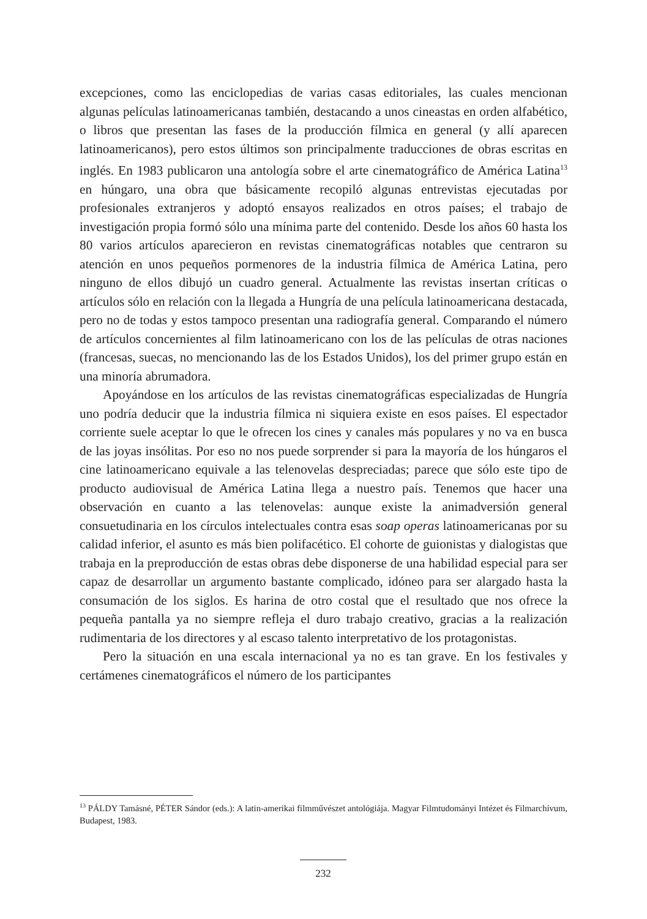excepciones, como las enciclopedias de varias casas editoriales, las cuales mencionan algunas películas latinoamericanas también, destacando a unos cineastas en orden alfabético, o libros que presentan las fases de la producción fílmica en general (y allí aparecen latinoamericanos), pero estos últimos son principalmente traducciones de obras escritas en inglés. En 1983 publicaron una antología sobre el arte cinematográfico de América Latina<sup>13</sup> en húngaro, una obra que básicamente recopiló algunas entrevistas ejecutadas por profesionales extranjeros y adoptó ensayos realizados en otros países; el trabajo de investigación propia formó sólo una mínima parte del contenido. Desde los años 60 hasta los 80 varios artículos aparecieron en revistas cinematográficas notables que centraron su atención en unos pequeños pormenores de la industria fílmica de América Latina, pero ninguno de ellos dibujó un cuadro general. Actualmente las revistas insertan críticas o artículos sólo en relación con la llegada a Hungría de una película latinoamericana destacada, pero no de todas y estos tampoco presentan una radiografía general. Comparando el número de artículos concernientes al film latinoamericano con los de las películas de otras naciones (francesas, suecas, no mencionando las de los Estados Unidos), los del primer grupo están en una minoría abrumadora.
Apoyándose en los artículos de las revistas cinematográficas especializadas de Hungría uno podría deducir que la industria fílmica ni siquiera existe en esos países. El espectador corriente suele aceptar lo que le ofrecen los cines y canales más populares y no va en busca de las joyas insólitas. Por eso no nos puede sorprender si para la mayoría de los húngaros el cine latinoamericano equivale a las telenovelas despreciadas; parece que sólo este tipo de producto audiovisual de América Latina llega a nuestro país. Tenemos que hacer una observación en cuanto a las telenovelas: aunque existe la animadversión general consuetudinaria en los círculos intelectuales contra esas soap operas latinoamericanas por su calidad inferior, el asunto es más bien polifacético. El cohorte de guionistas y dialogistas que trabaja en la preproducción de estas obras debe disponerse de una habilidad especial para ser capaz de desarrollar un argumento bastante complicado, idóneo para ser alargado hasta la consumación de los siglos. Es harina de otro costal que el resultado que nos ofrece la pequeña pantalla ya no siempre refleja el duro trabajo creativo, gracias a la realización rudimentaria de los directores y al escaso talento interpretativo de los protagonistas.
Pero la situación en una escala internacional ya no es tan grave. En los festivales y certámenes cinematográficos el número de los participantes
<sup>13</sup> PÁLDY Tamásné, PÉTER Sándor (eds.): A latin-amerikai filmművészet antológiája. Magyar Filmtudományi Intézet és Filmarchívum, Budapest, 1983.
232